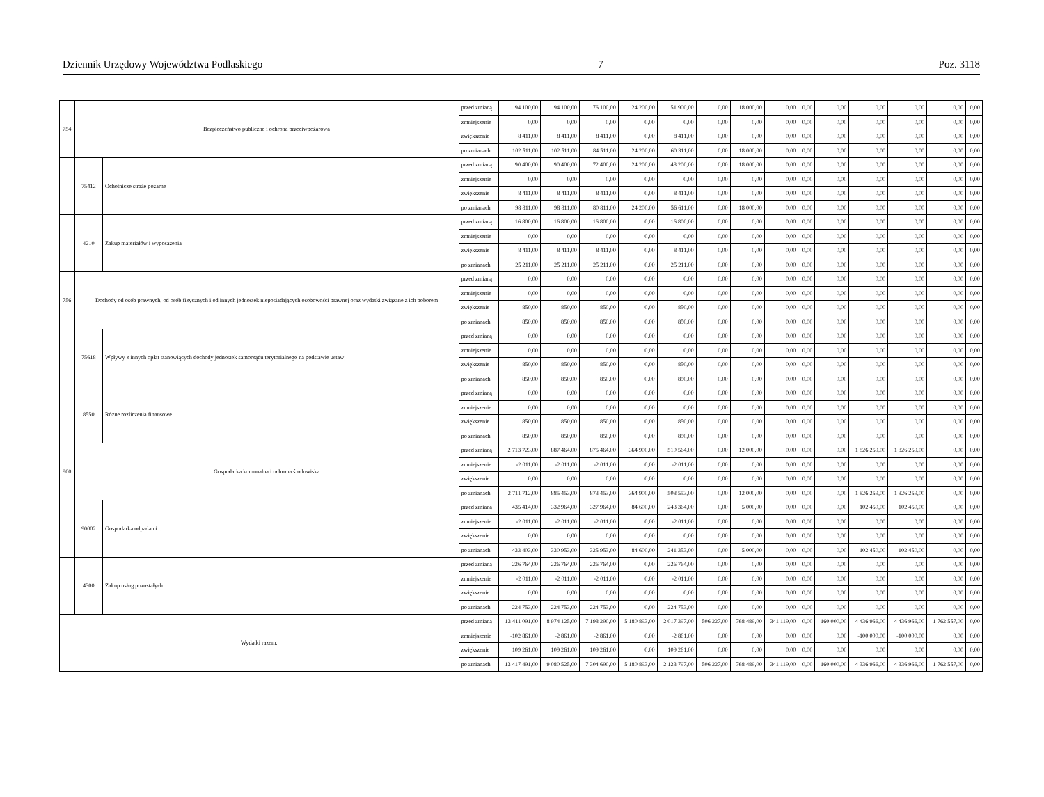Dziennik Urzędowy Województwa Podlaskiego – 7 – Poz. 3118
| 754 | Bezpieczeństwo publiczne i ochrona przeciwpożarowa | | przed zmianą | 94 100,00 | 94 100,00 | 76 100,00 | 24 200,00 | 51 900,00 | 0,00 | 18 000,00 | 0,00 | 0,00 | 0,00 | 0,00 | 0,00 | 0,00 | 0,00 |
| | | | zmniejszenie | 0,00 | 0,00 | 0,00 | 0,00 | 0,00 | 0,00 | 0,00 | 0,00 | 0,00 | 0,00 | 0,00 | 0,00 | 0,00 | 0,00 |
| | | | zwiększenie | 8 411,00 | 8 411,00 | 8 411,00 | 0,00 | 8 411,00 | 0,00 | 0,00 | 0,00 | 0,00 | 0,00 | 0,00 | 0,00 | 0,00 | 0,00 |
| | | | po zmianach | 102 511,00 | 102 511,00 | 84 511,00 | 24 200,00 | 60 311,00 | 0,00 | 18 000,00 | 0,00 | 0,00 | 0,00 | 0,00 | 0,00 | 0,00 | 0,00 |
| | 75412 | Ochotnicze straże pożarne | przed zmianą | 90 400,00 | 90 400,00 | 72 400,00 | 24 200,00 | 48 200,00 | 0,00 | 18 000,00 | 0,00 | 0,00 | 0,00 | 0,00 | 0,00 | 0,00 | 0,00 |
| | | | zmniejszenie | 0,00 | 0,00 | 0,00 | 0,00 | 0,00 | 0,00 | 0,00 | 0,00 | 0,00 | 0,00 | 0,00 | 0,00 | 0,00 | 0,00 |
| | | | zwiększenie | 8 411,00 | 8 411,00 | 8 411,00 | 0,00 | 8 411,00 | 0,00 | 0,00 | 0,00 | 0,00 | 0,00 | 0,00 | 0,00 | 0,00 | 0,00 |
| | | | po zmianach | 98 811,00 | 98 811,00 | 80 811,00 | 24 200,00 | 56 611,00 | 0,00 | 18 000,00 | 0,00 | 0,00 | 0,00 | 0,00 | 0,00 | 0,00 | 0,00 |
| | 4210 | Zakup materiałów i wyposażenia | przed zmianą | 16 800,00 | 16 800,00 | 16 800,00 | 0,00 | 16 800,00 | 0,00 | 0,00 | 0,00 | 0,00 | 0,00 | 0,00 | 0,00 | 0,00 | 0,00 |
| | | | zmniejszenie | 0,00 | 0,00 | 0,00 | 0,00 | 0,00 | 0,00 | 0,00 | 0,00 | 0,00 | 0,00 | 0,00 | 0,00 | 0,00 | 0,00 |
| | | | zwiększenie | 8 411,00 | 8 411,00 | 8 411,00 | 0,00 | 8 411,00 | 0,00 | 0,00 | 0,00 | 0,00 | 0,00 | 0,00 | 0,00 | 0,00 | 0,00 |
| | | | po zmianach | 25 211,00 | 25 211,00 | 25 211,00 | 0,00 | 25 211,00 | 0,00 | 0,00 | 0,00 | 0,00 | 0,00 | 0,00 | 0,00 | 0,00 | 0,00 |
| 756 | Dochody od osób prawnych, od osób fizycznych i od innych jednostek nieposiadających osobowości prawnej oraz wydatki związane z ich poborem | | przed zmianą | 0,00 | 0,00 | 0,00 | 0,00 | 0,00 | 0,00 | 0,00 | 0,00 | 0,00 | 0,00 | 0,00 | 0,00 | 0,00 | 0,00 |
| | | | zmniejszenie | 0,00 | 0,00 | 0,00 | 0,00 | 0,00 | 0,00 | 0,00 | 0,00 | 0,00 | 0,00 | 0,00 | 0,00 | 0,00 | 0,00 |
| | | | zwiększenie | 850,00 | 850,00 | 850,00 | 0,00 | 850,00 | 0,00 | 0,00 | 0,00 | 0,00 | 0,00 | 0,00 | 0,00 | 0,00 | 0,00 |
| | | | po zmianach | 850,00 | 850,00 | 850,00 | 0,00 | 850,00 | 0,00 | 0,00 | 0,00 | 0,00 | 0,00 | 0,00 | 0,00 | 0,00 | 0,00 |
| | 75618 | Wpływy z innych opłat stanowiących dochody jednostek samorządu terytorialnego na podstawie ustaw | przed zmianą | 0,00 | 0,00 | 0,00 | 0,00 | 0,00 | 0,00 | 0,00 | 0,00 | 0,00 | 0,00 | 0,00 | 0,00 | 0,00 | 0,00 |
| | | | zmniejszenie | 0,00 | 0,00 | 0,00 | 0,00 | 0,00 | 0,00 | 0,00 | 0,00 | 0,00 | 0,00 | 0,00 | 0,00 | 0,00 | 0,00 |
| | | | zwiększenie | 850,00 | 850,00 | 850,00 | 0,00 | 850,00 | 0,00 | 0,00 | 0,00 | 0,00 | 0,00 | 0,00 | 0,00 | 0,00 | 0,00 |
| | | | po zmianach | 850,00 | 850,00 | 850,00 | 0,00 | 850,00 | 0,00 | 0,00 | 0,00 | 0,00 | 0,00 | 0,00 | 0,00 | 0,00 | 0,00 |
| | 8550 | Różne rozliczenia finansowe | przed zmianą | 0,00 | 0,00 | 0,00 | 0,00 | 0,00 | 0,00 | 0,00 | 0,00 | 0,00 | 0,00 | 0,00 | 0,00 | 0,00 | 0,00 |
| | | | zmniejszenie | 0,00 | 0,00 | 0,00 | 0,00 | 0,00 | 0,00 | 0,00 | 0,00 | 0,00 | 0,00 | 0,00 | 0,00 | 0,00 | 0,00 |
| | | | zwiększenie | 850,00 | 850,00 | 850,00 | 0,00 | 850,00 | 0,00 | 0,00 | 0,00 | 0,00 | 0,00 | 0,00 | 0,00 | 0,00 | 0,00 |
| | | | po zmianach | 850,00 | 850,00 | 850,00 | 0,00 | 850,00 | 0,00 | 0,00 | 0,00 | 0,00 | 0,00 | 0,00 | 0,00 | 0,00 | 0,00 |
| 900 | Gospodarka komunalna i ochrona środowiska | | przed zmianą | 2 713 723,00 | 887 464,00 | 875 464,00 | 364 900,00 | 510 564,00 | 0,00 | 12 000,00 | 0,00 | 0,00 | 0,00 | 1 826 259,00 | 1 826 259,00 | 0,00 | 0,00 |
| | | | zmniejszenie | -2 011,00 | -2 011,00 | -2 011,00 | 0,00 | -2 011,00 | 0,00 | 0,00 | 0,00 | 0,00 | 0,00 | 0,00 | 0,00 | 0,00 | 0,00 |
| | | | zwiększenie | 0,00 | 0,00 | 0,00 | 0,00 | 0,00 | 0,00 | 0,00 | 0,00 | 0,00 | 0,00 | 0,00 | 0,00 | 0,00 | 0,00 |
| | | | po zmianach | 2 711 712,00 | 885 453,00 | 873 453,00 | 364 900,00 | 508 553,00 | 0,00 | 12 000,00 | 0,00 | 0,00 | 0,00 | 1 826 259,00 | 1 826 259,00 | 0,00 | 0,00 |
| | 90002 | Gospodarka odpadami | przed zmianą | 435 414,00 | 332 964,00 | 327 964,00 | 84 600,00 | 243 364,00 | 0,00 | 5 000,00 | 0,00 | 0,00 | 0,00 | 102 450,00 | 102 450,00 | 0,00 | 0,00 |
| | | | zmniejszenie | -2 011,00 | -2 011,00 | -2 011,00 | 0,00 | -2 011,00 | 0,00 | 0,00 | 0,00 | 0,00 | 0,00 | 0,00 | 0,00 | 0,00 | 0,00 |
| | | | zwiększenie | 0,00 | 0,00 | 0,00 | 0,00 | 0,00 | 0,00 | 0,00 | 0,00 | 0,00 | 0,00 | 0,00 | 0,00 | 0,00 | 0,00 |
| | | | po zmianach | 433 403,00 | 330 953,00 | 325 953,00 | 84 600,00 | 241 353,00 | 0,00 | 5 000,00 | 0,00 | 0,00 | 0,00 | 102 450,00 | 102 450,00 | 0,00 | 0,00 |
| | 4300 | Zakup usług pozostałych | przed zmianą | 226 764,00 | 226 764,00 | 226 764,00 | 0,00 | 226 764,00 | 0,00 | 0,00 | 0,00 | 0,00 | 0,00 | 0,00 | 0,00 | 0,00 | 0,00 |
| | | | zmniejszenie | -2 011,00 | -2 011,00 | -2 011,00 | 0,00 | -2 011,00 | 0,00 | 0,00 | 0,00 | 0,00 | 0,00 | 0,00 | 0,00 | 0,00 | 0,00 |
| | | | zwiększenie | 0,00 | 0,00 | 0,00 | 0,00 | 0,00 | 0,00 | 0,00 | 0,00 | 0,00 | 0,00 | 0,00 | 0,00 | 0,00 | 0,00 |
| | | | po zmianach | 224 753,00 | 224 753,00 | 224 753,00 | 0,00 | 224 753,00 | 0,00 | 0,00 | 0,00 | 0,00 | 0,00 | 0,00 | 0,00 | 0,00 | 0,00 |
| Wydatki razem: | | | przed zmianą | 13 411 091,00 | 8 974 125,00 | 7 198 290,00 | 5 180 893,00 | 2 017 397,00 | 506 227,00 | 768 489,00 | 341 119,00 | 0,00 | 160 000,00 | 4 436 966,00 | 4 436 966,00 | 1 762 557,00 | 0,00 |
| | | | zmniejszenie | -102 861,00 | -2 861,00 | -2 861,00 | 0,00 | -2 861,00 | 0,00 | 0,00 | 0,00 | 0,00 | 0,00 | -100 000,00 | -100 000,00 | 0,00 | 0,00 |
| | | | zwiększenie | 109 261,00 | 109 261,00 | 109 261,00 | 0,00 | 109 261,00 | 0,00 | 0,00 | 0,00 | 0,00 | 0,00 | 0,00 | 0,00 | 0,00 | 0,00 |
| | | | po zmianach | 13 417 491,00 | 9 080 525,00 | 7 304 690,00 | 5 180 893,00 | 2 123 797,00 | 506 227,00 | 768 489,00 | 341 119,00 | 0,00 | 160 000,00 | 4 336 966,00 | 4 336 966,00 | 1 762 557,00 | 0,00 |